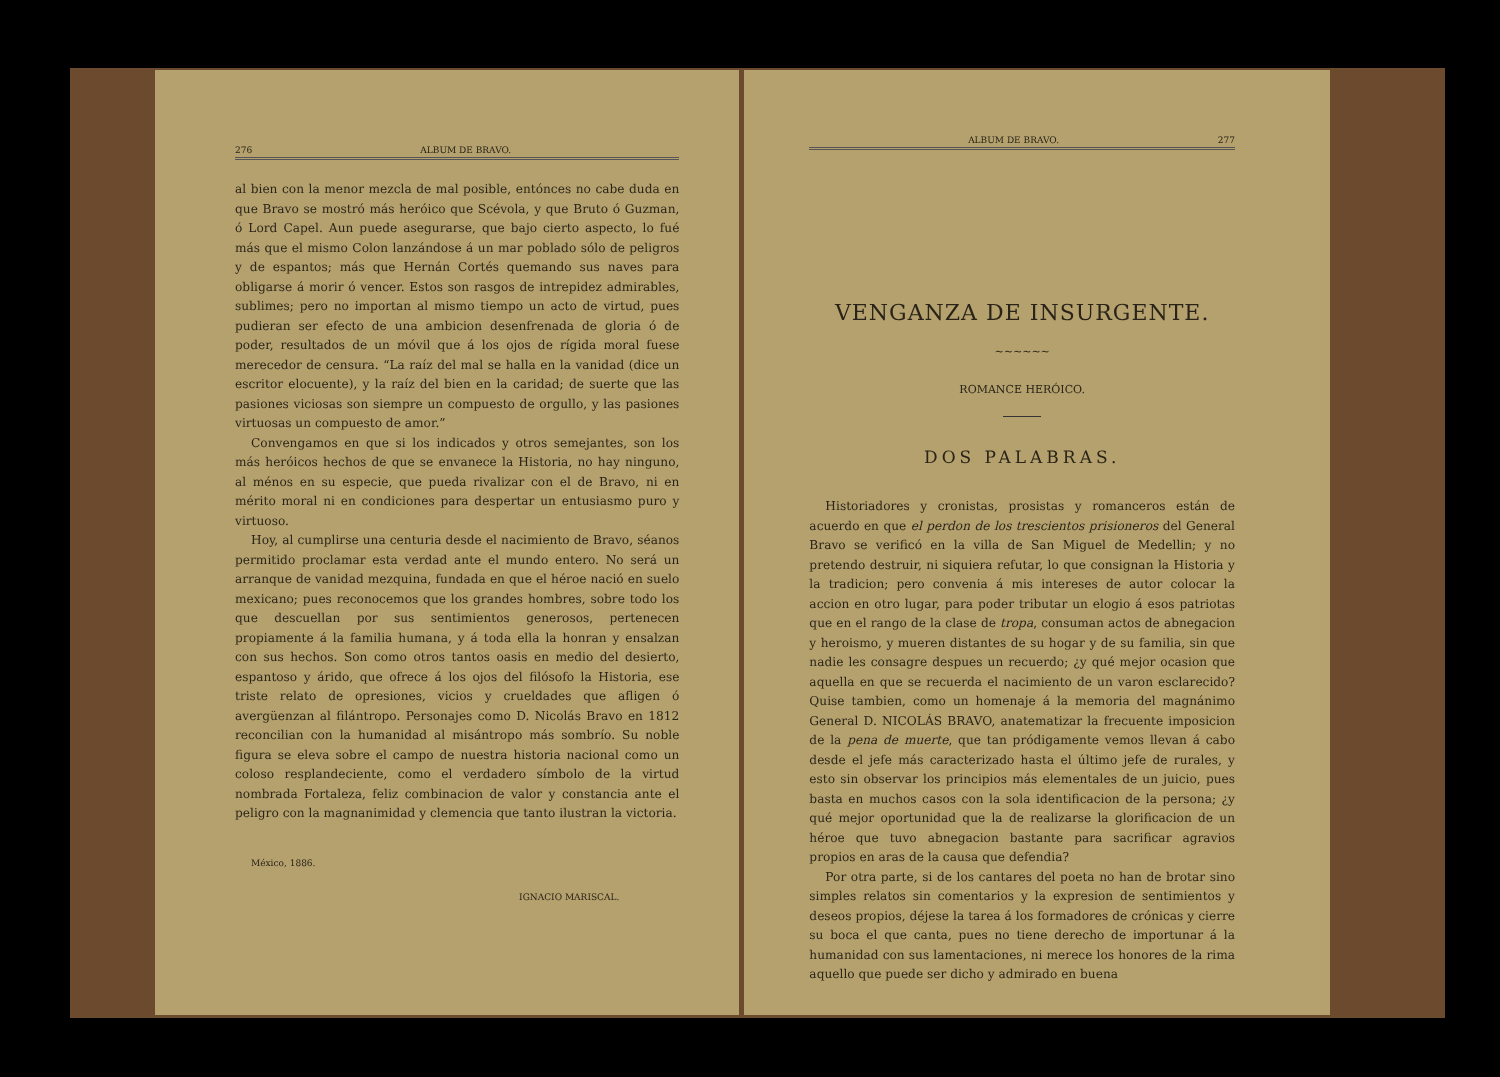276 ALBUM DE BRAVO.
al bien con la menor mezcla de mal posible, entónces no cabe duda en que Bravo se mostró más heróico que Scévola, y que Bruto ó Guzman, ó Lord Capel. Aun puede asegurarse, que bajo cierto aspecto, lo fué más que el mismo Colon lanzándose á un mar poblado sólo de peligros y de espantos; más que Hernán Cortés quemando sus naves para obligarse á morir ó vencer. Estos son rasgos de intrepidez admirables, sublimes; pero no importan al mismo tiempo un acto de virtud, pues pudieran ser efecto de una ambicion desenfrenada de gloria ó de poder, resultados de un móvil que á los ojos de rígida moral fuese merecedor de censura. “La raíz del mal se halla en la vanidad (dice un escritor elocuente), y la raíz del bien en la caridad; de suerte que las pasiones viciosas son siempre un compuesto de orgullo, y las pasiones virtuosas un compuesto de amor.”
Convengamos en que si los indicados y otros semejantes, son los más heróicos hechos de que se envanece la Historia, no hay ninguno, al ménos en su especie, que pueda rivalizar con el de Bravo, ni en mérito moral ni en condiciones para despertar un entusiasmo puro y virtuoso.
Hoy, al cumplirse una centuria desde el nacimiento de Bravo, séanos permitido proclamar esta verdad ante el mundo entero. No será un arranque de vanidad mezquina, fundada en que el héroe nació en suelo mexicano; pues reconocemos que los grandes hombres, sobre todo los que descuellan por sus sentimientos generosos, pertenecen propiamente á la familia humana, y á toda ella la honran y ensalzan con sus hechos. Son como otros tantos oasis en medio del desierto, espantoso y árido, que ofrece á los ojos del filósofo la Historia, ese triste relato de opresiones, vicios y crueldades que afligen ó avergüenzan al filántropo. Personajes como D. Nicolás Bravo en 1812 reconcilian con la humanidad al misántropo más sombrío. Su noble figura se eleva sobre el campo de nuestra historia nacional como un coloso resplandeciente, como el verdadero símbolo de la virtud nombrada Fortaleza, feliz combinacion de valor y constancia ante el peligro con la magnanimidad y clemencia que tanto ilustran la victoria.
México, 1886.
IGNACIO MARISCAL.
ALBUM DE BRAVO. 277
VENGANZA DE INSURGENTE.
~~~~~~
ROMANCE HERÓICO.
DOS PALABRAS.
Historiadores y cronistas, prosistas y romanceros están de acuerdo en que el perdon de los trescientos prisioneros del General Bravo se verificó en la villa de San Miguel de Medellin; y no pretendo destruir, ni siquiera refutar, lo que consignan la Historia y la tradicion; pero convenia á mis intereses de autor colocar la accion en otro lugar, para poder tributar un elogio á esos patriotas que en el rango de la clase de tropa, consuman actos de abnegacion y heroismo, y mueren distantes de su hogar y de su familia, sin que nadie les consagre despues un recuerdo; ¿y qué mejor ocasion que aquella en que se recuerda el nacimiento de un varon esclarecido? Quise tambien, como un homenaje á la memoria del magnánimo General D. NICOLÁS BRAVO, anatematizar la frecuente imposicion de la pena de muerte, que tan pródigamente vemos llevan á cabo desde el jefe más caracterizado hasta el último jefe de rurales, y esto sin observar los principios más elementales de un juicio, pues basta en muchos casos con la sola identificacion de la persona; ¿y qué mejor oportunidad que la de realizarse la glorificacion de un héroe que tuvo abnegacion bastante para sacrificar agravios propios en aras de la causa que defendia?
Por otra parte, si de los cantares del poeta no han de brotar sino simples relatos sin comentarios y la expresion de sentimientos y deseos propios, déjese la tarea á los formadores de crónicas y cierre su boca el que canta, pues no tiene derecho de importunar á la humanidad con sus lamentaciones, ni merece los honores de la rima aquello que puede ser dicho y admirado en buena